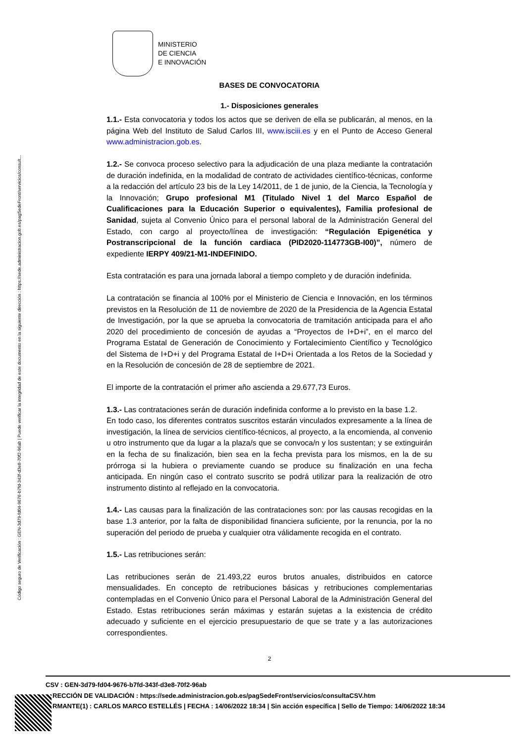Código seguro de Verificación : GEN-3d79-fd04-9676-b7fd-343f-d3e8-70f2-96ab | Puede verificar la integridad de este documento en la siguiente dirección : https://sede.administracion.gob.es/pagSedeFront/servicios/consult...
MINISTERIO
DE CIENCIA
E INNOVACIÓN
BASES DE CONVOCATORIA
1.- Disposiciones generales
1.1.- Esta convocatoria y todos los actos que se deriven de ella se publicarán, al menos, en la página Web del Instituto de Salud Carlos III, www.isciii.es y en el Punto de Acceso General www.administracion.gob.es.
1.2.- Se convoca proceso selectivo para la adjudicación de una plaza mediante la contratación de duración indefinida, en la modalidad de contrato de actividades científico-técnicas, conforme a la redacción del artículo 23 bis de la Ley 14/2011, de 1 de junio, de la Ciencia, la Tecnología y la Innovación; Grupo profesional M1 (Titulado Nivel 1 del Marco Español de Cualificaciones para la Educación Superior o equivalentes), Familia profesional de Sanidad, sujeta al Convenio Único para el personal laboral de la Administración General del Estado, con cargo al proyecto/línea de investigación: “Regulación Epigenética y Postranscripcional de la función cardiaca (PID2020-114773GB-I00)”, número de expediente IERPY 409/21-M1-INDEFINIDO.
Esta contratación es para una jornada laboral a tiempo completo y de duración indefinida.
La contratación se financia al 100% por el Ministerio de Ciencia e Innovación, en los términos previstos en la Resolución de 11 de noviembre de 2020 de la Presidencia de la Agencia Estatal de Investigación, por la que se aprueba la convocatoria de tramitación anticipada para el año 2020 del procedimiento de concesión de ayudas a “Proyectos de I+D+i”, en el marco del Programa Estatal de Generación de Conocimiento y Fortalecimiento Científico y Tecnológico del Sistema de I+D+i y del Programa Estatal de I+D+i Orientada a los Retos de la Sociedad y en la Resolución de concesión de 28 de septiembre de 2021.
El importe de la contratación el primer año ascienda a 29.677,73 Euros.
1.3.- Las contrataciones serán de duración indefinida conforme a lo previsto en la base 1.2.
En todo caso, los diferentes contratos suscritos estarán vinculados expresamente a la línea de investigación, la línea de servicios científico-técnicos, al proyecto, a la encomienda, al convenio u otro instrumento que da lugar a la plaza/s que se convoca/n y los sustentan; y se extinguirán en la fecha de su finalización, bien sea en la fecha prevista para los mismos, en la de su prórroga si la hubiera o previamente cuando se produce su finalización en una fecha anticipada. En ningún caso el contrato suscrito se podrá utilizar para la realización de otro instrumento distinto al reflejado en la convocatoria.
1.4.- Las causas para la finalización de las contrataciones son: por las causas recogidas en la base 1.3 anterior, por la falta de disponibilidad financiera suficiente, por la renuncia, por la no superación del periodo de prueba y cualquier otra válidamente recogida en el contrato.
1.5.- Las retribuciones serán:
Las retribuciones serán de 21.493,22 euros brutos anuales, distribuidos en catorce mensualidades. En concepto de retribuciones básicas y retribuciones complementarias contempladas en el Convenio Único para el Personal Laboral de la Administración General del Estado. Estas retribuciones serán máximas y estarán sujetas a la existencia de crédito adecuado y suficiente en el ejercicio presupuestario de que se trate y a las autorizaciones correspondientes.
2
CSV : GEN-3d79-fd04-9676-b7fd-343f-d3e8-70f2-96ab
RECCIÓN DE VALIDACIÓN : https://sede.administracion.gob.es/pagSedeFront/servicios/consultaCSV.htm
RMANTE(1) : CARLOS MARCO ESTELLÉS | FECHA : 14/06/2022 18:34 | Sin acción específica | Sello de Tiempo: 14/06/2022 18:34